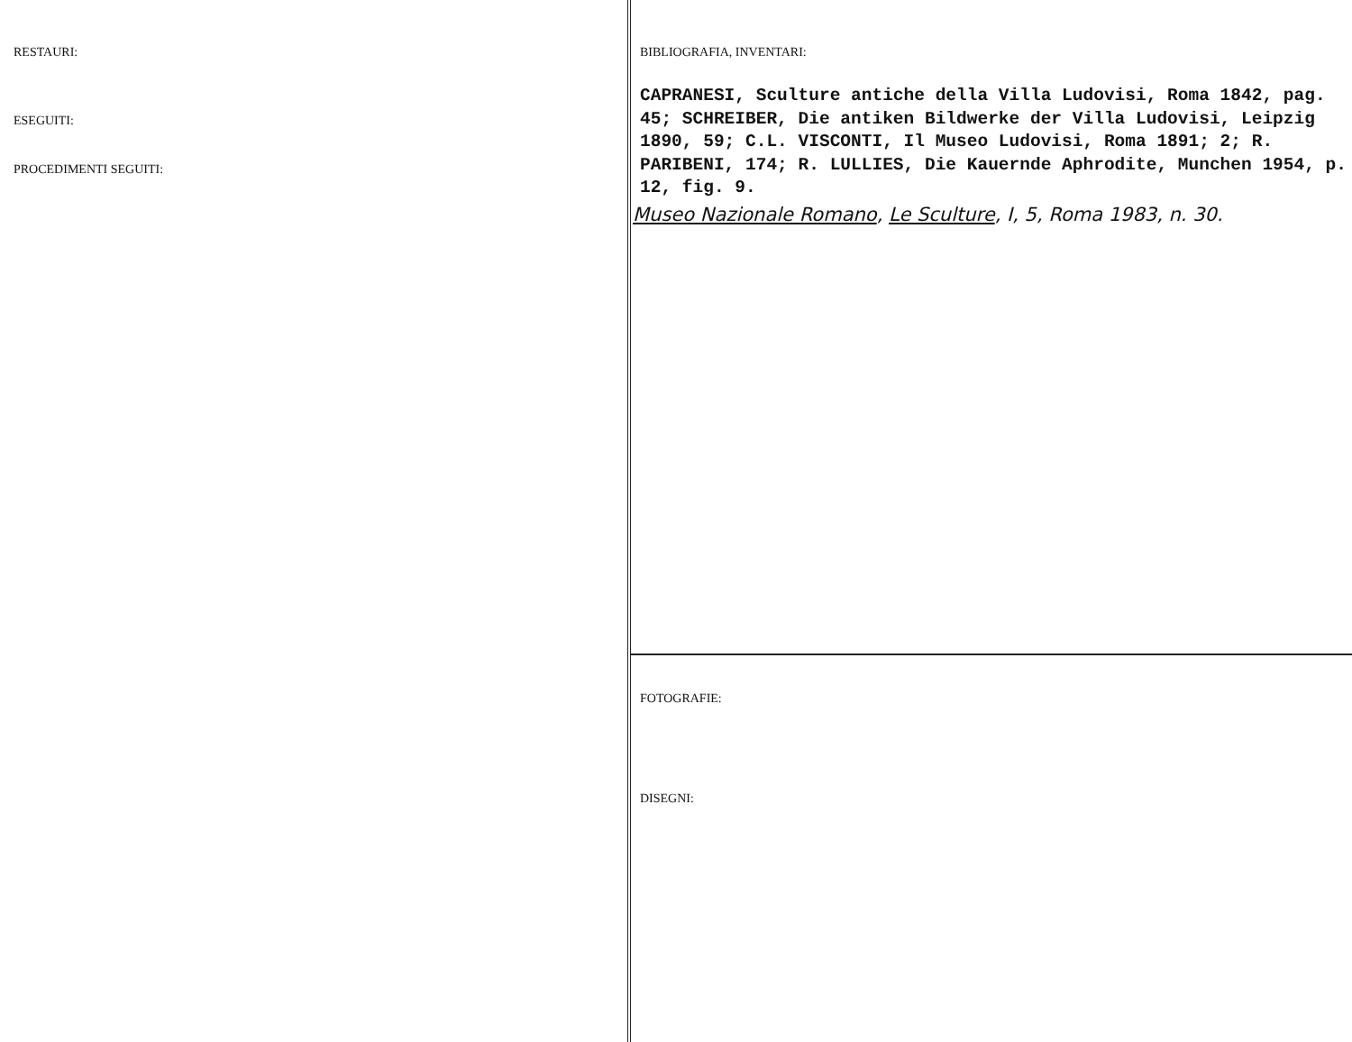RESTAURI:
ESEGUITI:
PROCEDIMENTI SEGUITI:
BIBLIOGRAFIA, INVENTARI:
CAPRANESI, Sculture antiche della Villa Ludovisi, Roma 1842, pag. 45; SCHREIBER, Die antiken Bildwerke der Villa Ludovisi, Leipzig 1890, 59; C.L. VISCONTI, Il Museo Ludovisi, Roma 1891; 2; R. PARIBENI, 174; R. LULLIES, Die Kauernde Aphrodite, Munchen 1954, p. 12, fig. 9.
Museo Nazionale Romano, Le Sculture, I, 5, Roma 1983, n. 30.
FOTOGRAFIE:
DISEGNI: